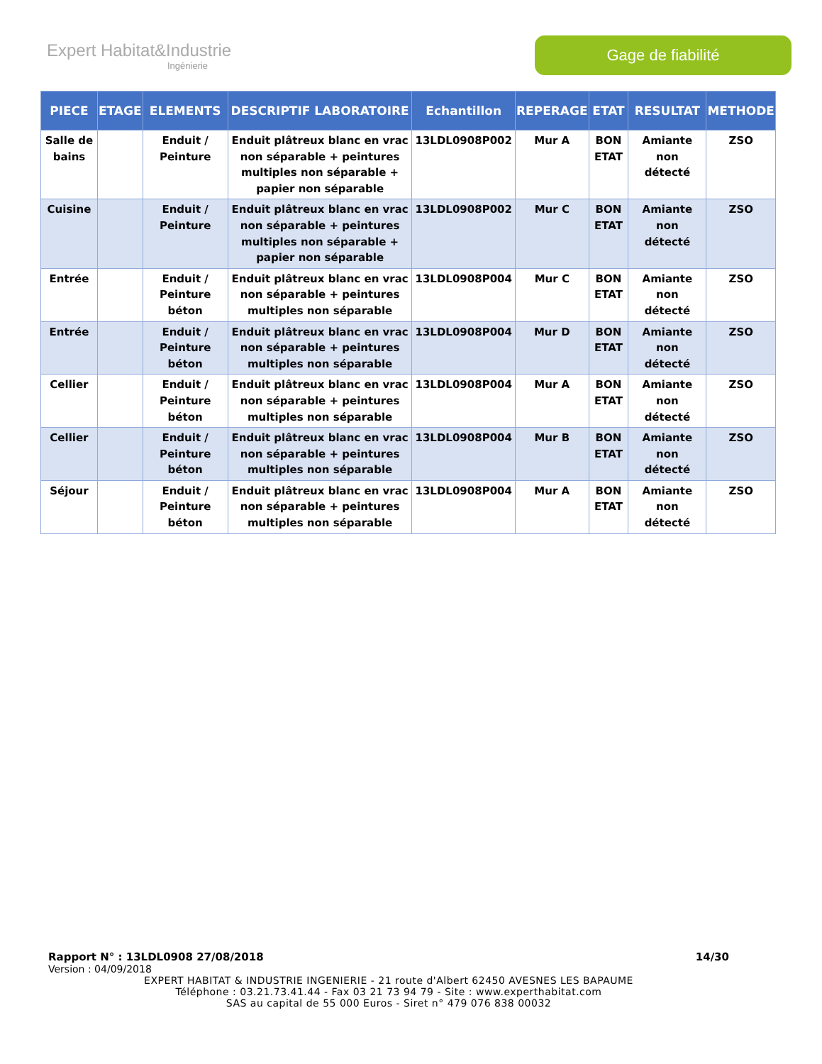Expert Habitat&Industrie
Ingénierie
Gage de fiabilité
| PIECE | ETAGE | ELEMENTS | DESCRIPTIF LABORATOIRE | Echantillon | REPERAGE | ETAT | RESULTAT | METHODE |
| --- | --- | --- | --- | --- | --- | --- | --- | --- |
| Salle de bains | | Enduit / Peinture | Enduit plâtreux blanc en vrac non séparable + peintures multiples non séparable + papier non séparable | 13LDL0908P002 | Mur A | BON ETAT | Amiante non détecté | ZSO |
| Cuisine | | Enduit / Peinture | Enduit plâtreux blanc en vrac non séparable + peintures multiples non séparable + papier non séparable | 13LDL0908P002 | Mur C | BON ETAT | Amiante non détecté | ZSO |
| Entrée | | Enduit / Peinture béton | Enduit plâtreux blanc en vrac non séparable + peintures multiples non séparable | 13LDL0908P004 | Mur C | BON ETAT | Amiante non détecté | ZSO |
| Entrée | | Enduit / Peinture béton | Enduit plâtreux blanc en vrac non séparable + peintures multiples non séparable | 13LDL0908P004 | Mur D | BON ETAT | Amiante non détecté | ZSO |
| Cellier | | Enduit / Peinture béton | Enduit plâtreux blanc en vrac non séparable + peintures multiples non séparable | 13LDL0908P004 | Mur A | BON ETAT | Amiante non détecté | ZSO |
| Cellier | | Enduit / Peinture béton | Enduit plâtreux blanc en vrac non séparable + peintures multiples non séparable | 13LDL0908P004 | Mur B | BON ETAT | Amiante non détecté | ZSO |
| Séjour | | Enduit / Peinture béton | Enduit plâtreux blanc en vrac non séparable + peintures multiples non séparable | 13LDL0908P004 | Mur A | BON ETAT | Amiante non détecté | ZSO |
Rapport N° : 13LDL0908 27/08/2018 14/30
Version : 04/09/2018
EXPERT HABITAT & INDUSTRIE INGENIERIE - 21 route d'Albert 62450 AVESNES LES BAPAUME
Téléphone : 03.21.73.41.44 - Fax 03 21 73 94 79 - Site : www.experthabitat.com
SAS au capital de 55 000 Euros - Siret n° 479 076 838 00032